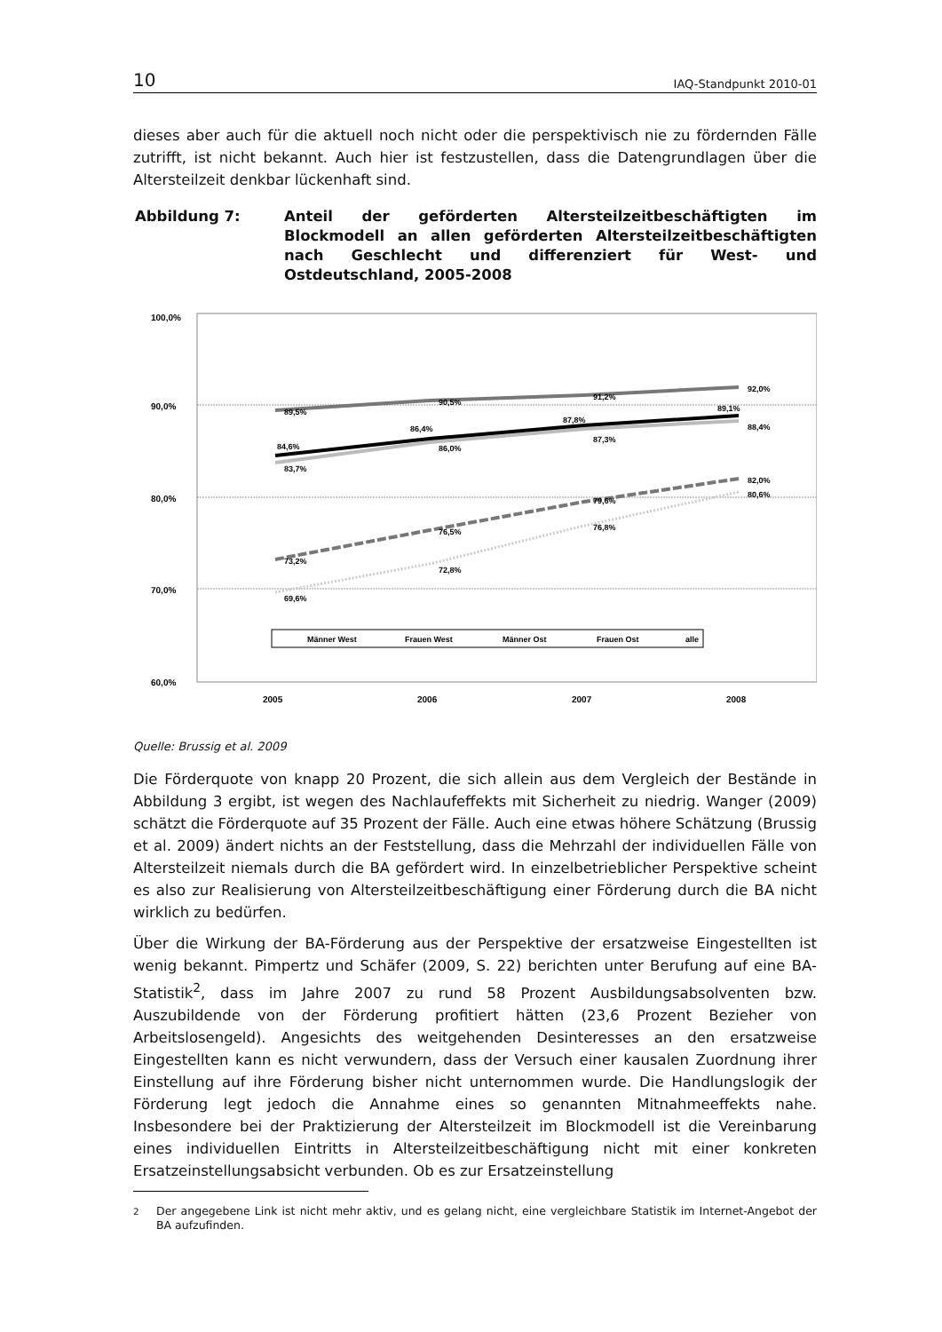10 IAQ-Standpunkt 2010-01
dieses aber auch für die aktuell noch nicht oder die perspektivisch nie zu fördernden Fälle zutrifft, ist nicht bekannt. Auch hier ist festzustellen, dass die Datengrundlagen über die Altersteilzeit denkbar lückenhaft sind.
Abbildung 7: Anteil der geförderten Altersteilzeitbeschäftigten im Blockmodell an allen geförderten Altersteilzeitbeschäftigten nach Geschlecht und differenziert für West- und Ostdeutschland, 2005-2008
100,0%
90,0%
80,0%
70,0%
60,0%
2005
2006
2007
2008
89,5%
90,5%
91,2%
92,0%
83,7%
86,0%
87,3%
88,4%
84,6%
86,4%
87,8%
89,1%
73,2%
76,5%
79,6%
82,0%
69,6%
72,8%
76,8%
80,6%
Männer West
Frauen West
Männer Ost
Frauen Ost
alle
Quelle: Brussig et al. 2009
Die Förderquote von knapp 20 Prozent, die sich allein aus dem Vergleich der Bestände in Abbildung 3 ergibt, ist wegen des Nachlaufeffekts mit Sicherheit zu niedrig. Wanger (2009) schätzt die Förderquote auf 35 Prozent der Fälle. Auch eine etwas höhere Schätzung (Brussig et al. 2009) ändert nichts an der Feststellung, dass die Mehrzahl der individuellen Fälle von Altersteilzeit niemals durch die BA gefördert wird. In einzelbetrieblicher Perspektive scheint es also zur Realisierung von Altersteilzeitbeschäftigung einer Förderung durch die BA nicht wirklich zu bedürfen.
Über die Wirkung der BA-Förderung aus der Perspektive der ersatzweise Eingestellten ist wenig bekannt. Pimpertz und Schäfer (2009, S. 22) berichten unter Berufung auf eine BA-Statistik<sup>2</sup>, dass im Jahre 2007 zu rund 58 Prozent Ausbildungsabsolventen bzw. Auszubildende von der Förderung profitiert hätten (23,6 Prozent Bezieher von Arbeitslosengeld). Angesichts des weitgehenden Desinteresses an den ersatzweise Eingestellten kann es nicht verwundern, dass der Versuch einer kausalen Zuordnung ihrer Einstellung auf ihre Förderung bisher nicht unternommen wurde. Die Handlungslogik der Förderung legt jedoch die Annahme eines so genannten Mitnahmeeffekts nahe. Insbesondere bei der Praktizierung der Altersteilzeit im Blockmodell ist die Vereinbarung eines individuellen Eintritts in Altersteilzeitbeschäftigung nicht mit einer konkreten Ersatzeinstellungsabsicht verbunden. Ob es zur Ersatzeinstellung
<sup>2</sup> Der angegebene Link ist nicht mehr aktiv, und es gelang nicht, eine vergleichbare Statistik im Internet-Angebot der BA aufzufinden.